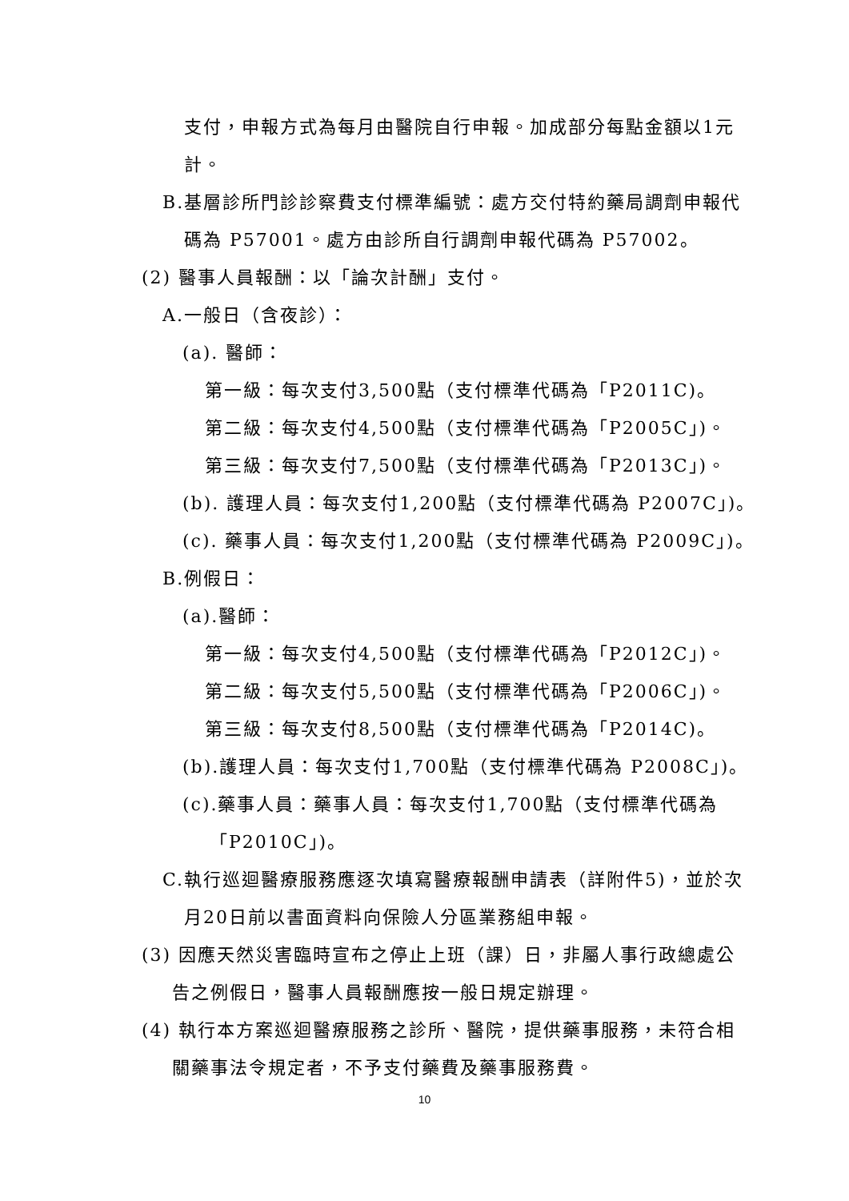支付，申報方式為每月由醫院自行申報。加成部分每點金額以1元
計。
B.基層診所門診診察費支付標準編號：處方交付特約藥局調劑申報代
碼為 P57001。處方由診所自行調劑申報代碼為 P57002。
(2) 醫事人員報酬：以「論次計酬」支付。
A.一般日（含夜診）：
(a). 醫師：
第一級：每次支付3,500點（支付標準代碼為「P2011C)。
第二級：每次支付4,500點（支付標準代碼為「P2005C」)。
第三級：每次支付7,500點（支付標準代碼為「P2013C」)。
(b). 護理人員：每次支付1,200點（支付標準代碼為 P2007C」)。
(c). 藥事人員：每次支付1,200點（支付標準代碼為 P2009C」)。
B.例假日：
(a).醫師：
第一級：每次支付4,500點（支付標準代碼為「P2012C」)。
第二級：每次支付5,500點（支付標準代碼為「P2006C」)。
第三級：每次支付8,500點（支付標準代碼為「P2014C)。
(b).護理人員：每次支付1,700點（支付標準代碼為 P2008C」)。
(c).藥事人員：藥事人員：每次支付1,700點（支付標準代碼為
「P2010C」)。
C.執行巡迴醫療服務應逐次填寫醫療報酬申請表（詳附件5)，並於次
月20日前以書面資料向保險人分區業務組申報。
(3) 因應天然災害臨時宣布之停止上班（課）日，非屬人事行政總處公
告之例假日，醫事人員報酬應按一般日規定辦理。
(4) 執行本方案巡迴醫療服務之診所、醫院，提供藥事服務，未符合相
關藥事法令規定者，不予支付藥費及藥事服務費。
10